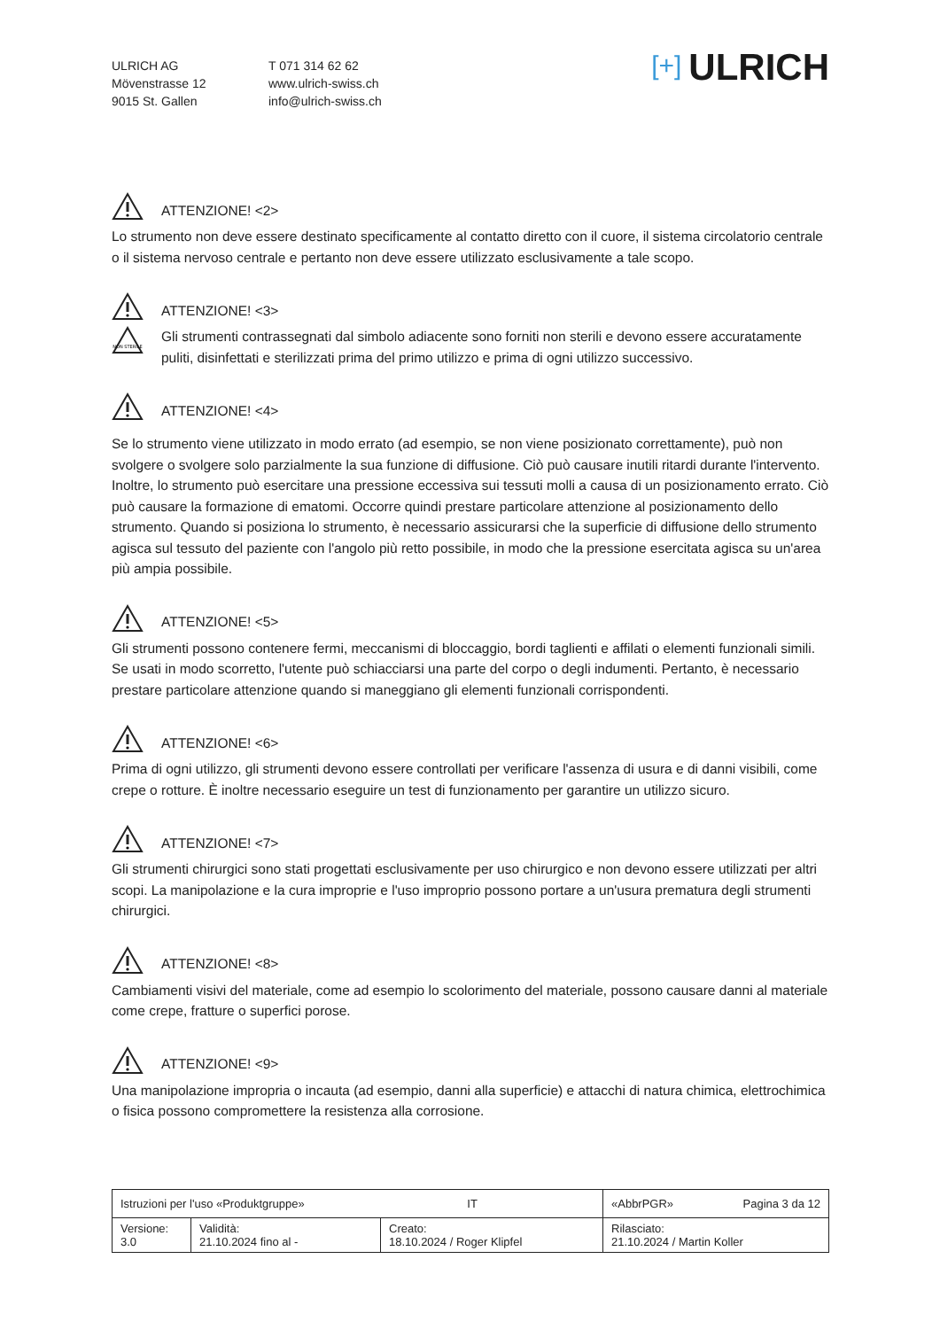ULRICH AG
Mövenstrasse 12
9015 St. Gallen
T 071 314 62 62
www.ulrich-swiss.ch
info@ulrich-swiss.ch
[+] ULRICH
ATTENZIONE! <2>
Lo strumento non deve essere destinato specificamente al contatto diretto con il cuore, il sistema circolatorio centrale o il sistema nervoso centrale e pertanto non deve essere utilizzato esclusivamente a tale scopo.
ATTENZIONE! <3>
NON STERILE
Gli strumenti contrassegnati dal simbolo adiacente sono forniti non sterili e devono essere accuratamente puliti, disinfettati e sterilizzati prima del primo utilizzo e prima di ogni utilizzo successivo.
ATTENZIONE! <4>
Se lo strumento viene utilizzato in modo errato (ad esempio, se non viene posizionato correttamente), può non svolgere o svolgere solo parzialmente la sua funzione di diffusione. Ciò può causare inutili ritardi durante l'intervento. Inoltre, lo strumento può esercitare una pressione eccessiva sui tessuti molli a causa di un posizionamento errato. Ciò può causare la formazione di ematomi. Occorre quindi prestare particolare attenzione al posizionamento dello strumento. Quando si posiziona lo strumento, è necessario assicurarsi che la superficie di diffusione dello strumento agisca sul tessuto del paziente con l'angolo più retto possibile, in modo che la pressione esercitata agisca su un'area più ampia possibile.
ATTENZIONE! <5>
Gli strumenti possono contenere fermi, meccanismi di bloccaggio, bordi taglienti e affilati o elementi funzionali simili. Se usati in modo scorretto, l'utente può schiacciarsi una parte del corpo o degli indumenti. Pertanto, è necessario prestare particolare attenzione quando si maneggiano gli elementi funzionali corrispondenti.
ATTENZIONE! <6>
Prima di ogni utilizzo, gli strumenti devono essere controllati per verificare l'assenza di usura e di danni visibili, come crepe o rotture. È inoltre necessario eseguire un test di funzionamento per garantire un utilizzo sicuro.
ATTENZIONE! <7>
Gli strumenti chirurgici sono stati progettati esclusivamente per uso chirurgico e non devono essere utilizzati per altri scopi. La manipolazione e la cura improprie e l'uso improprio possono portare a un'usura prematura degli strumenti chirurgici.
ATTENZIONE! <8>
Cambiamenti visivi del materiale, come ad esempio lo scolorimento del materiale, possono causare danni al materiale come crepe, fratture o superfici porose.
ATTENZIONE! <9>
Una manipolazione impropria o incauta (ad esempio, danni alla superficie) e attacchi di natura chimica, elettrochimica o fisica possono compromettere la resistenza alla corrosione.
| Istruzioni per l'uso «Produktgruppe» IT | | | «AbbrPGR» Pagina 3 da 12 |
| Versione: 3.0 | Validità: 21.10.2024 fino al - | Creato: 18.10.2024 / Roger Klipfel | Rilasciato: 21.10.2024 / Martin Koller |